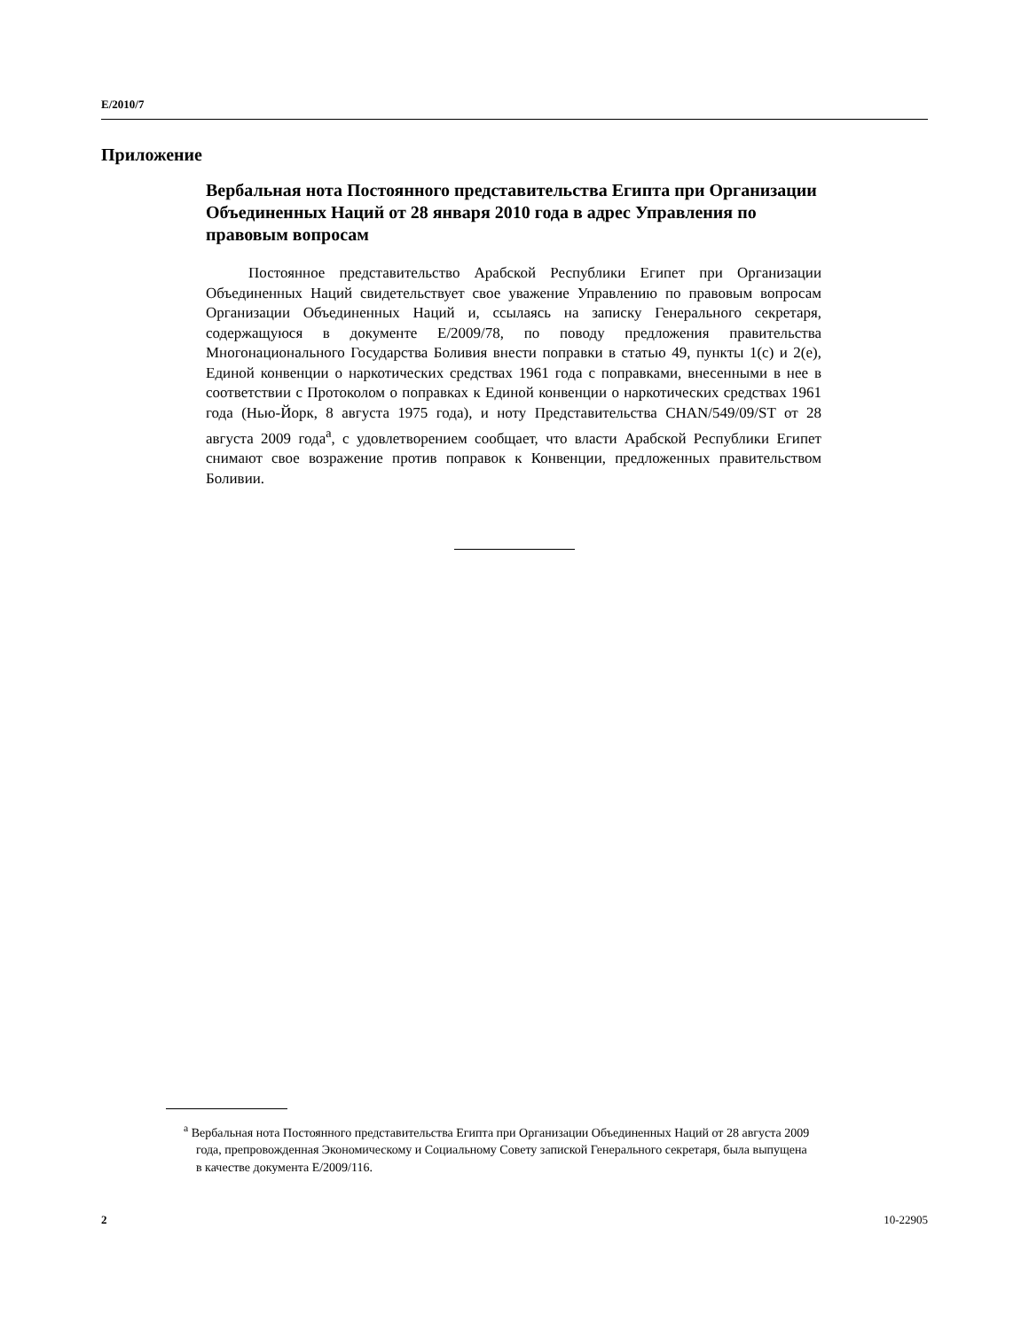E/2010/7
Приложение
Вербальная нота Постоянного представительства Египта при Организации Объединенных Наций от 28 января 2010 года в адрес Управления по правовым вопросам
Постоянное представительство Арабской Республики Египет при Организации Объединенных Наций свидетельствует свое уважение Управлению по правовым вопросам Организации Объединенных Наций и, ссылаясь на записку Генерального секретаря, содержащуюся в документе E/2009/78, по поводу предложения правительства Многонационального Государства Боливия внести поправки в статью 49, пункты 1(c) и 2(e), Единой конвенции о наркотических средствах 1961 года с поправками, внесенными в нее в соответствии с Протоколом о поправках к Единой конвенции о наркотических средствах 1961 года (Нью-Йорк, 8 августа 1975 года), и ноту Представительства CHAN/549/09/ST от 28 августа 2009 года<sup>a</sup>, с удовлетворением сообщает, что власти Арабской Республики Египет снимают свое возражение против поправок к Конвенции, предложенных правительством Боливии.
<sup>a</sup> Вербальная нота Постоянного представительства Египта при Организации Объединенных Наций от 28 августа 2009 года, препровожденная Экономическому и Социальному Совету запиской Генерального секретаря, была выпущена в качестве документа E/2009/116.
2 10-22905